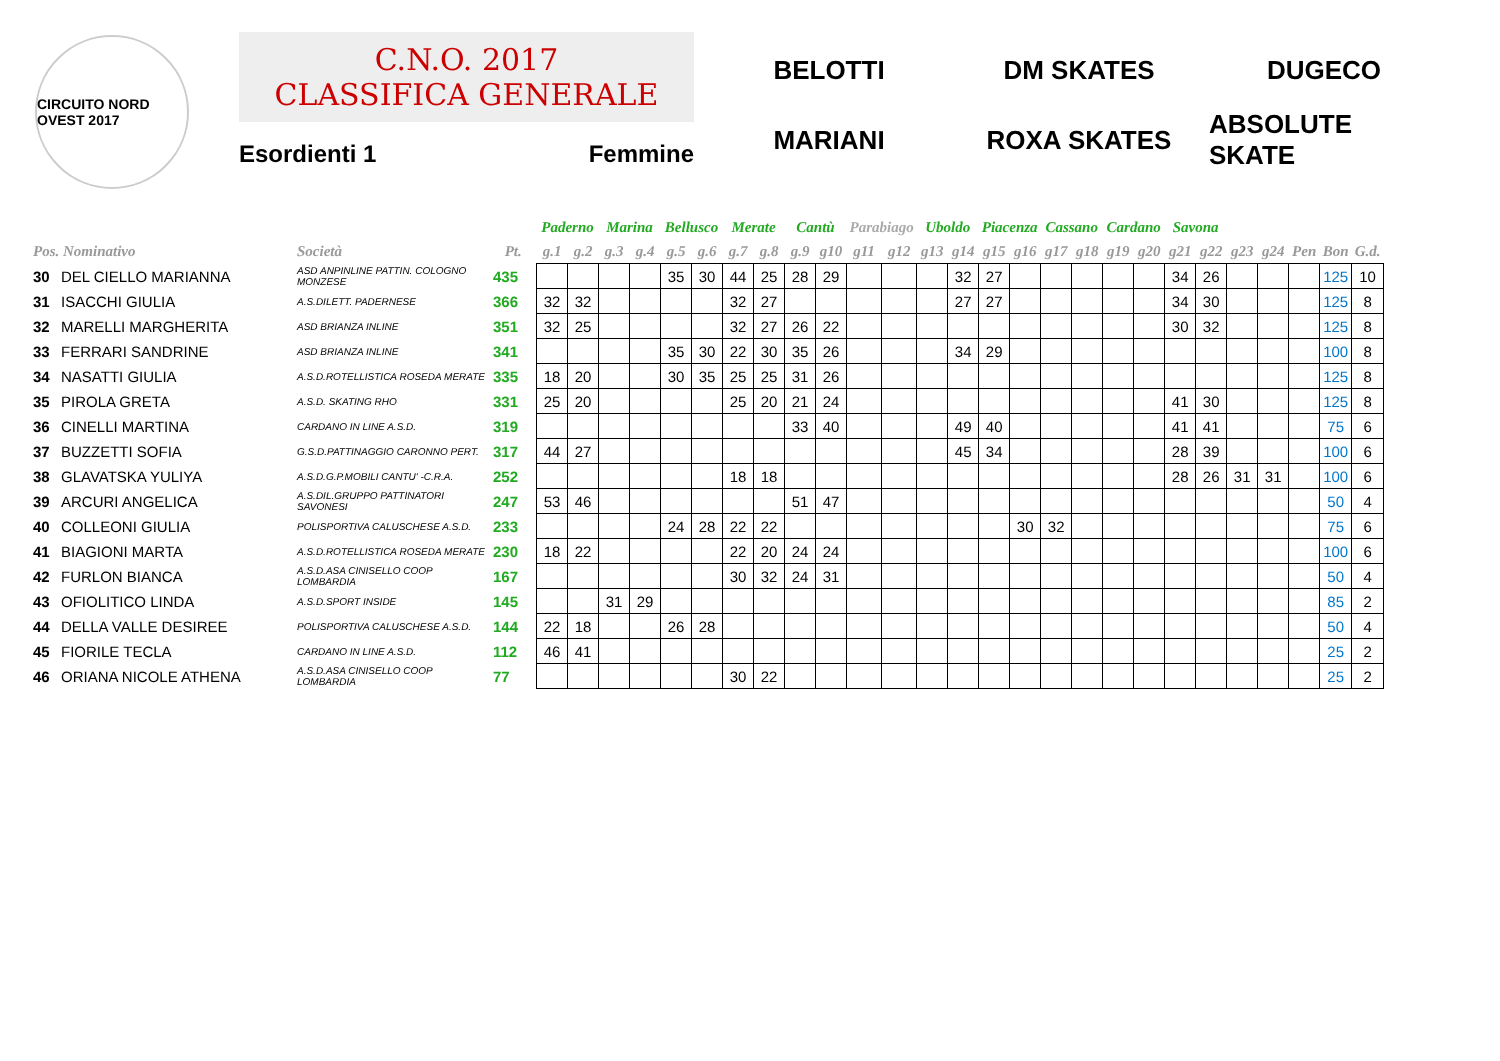CIRCUITO NORD OVEST 2017
C.N.O. 2017
CLASSIFICA GENERALE
Esordienti 1 Femmine
BELOTTI
DM SKATES
DUGECO
MARIANI
ROXA SKATES
ABSOLUTE SKATE
| | | | | Paderno | | Marina | | Bellusco | | Merate | | Cantù | | Parabiago | | Uboldo | | Piacenza | | Cassano | | Cardano | | Savona | | | | | | |
| --- | --- | --- | --- | --- | --- | --- | --- | --- | --- | --- | --- | --- | --- | --- | --- | --- | --- | --- | --- | --- | --- | --- | --- | --- | --- | --- | --- | --- | --- | --- |
| Pos. Nominativo | | Società | Pt. | g.1 | g.2 | g.3 | g.4 | g.5 | g.6 | g.7 | g.8 | g.9 | g10 | g11 | g12 | g13 | g14 | g15 | g16 | g17 | g18 | g19 | g20 | g21 | g22 | g23 | g24 | Pen | Bon | G.d. |
| 30 | DEL CIELLO MARIANNA | ASD ANPINLINE PATTIN. COLOGNO MONZESE | 435 | | | | | 35 | 30 | 44 | 25 | 28 | 29 | | | | 32 | 27 | | | | | | 34 | 26 | | | | 125 | 10 |
| 31 | ISACCHI GIULIA | A.S.DILETT. PADERNESE | 366 | 32 | 32 | | | | | 32 | 27 | | | | | | 27 | 27 | | | | | | 34 | 30 | | | | 125 | 8 |
| 32 | MARELLI MARGHERITA | ASD BRIANZA INLINE | 351 | 32 | 25 | | | | | 32 | 27 | 26 | 22 | | | | | | | | | | | 30 | 32 | | | | 125 | 8 |
| 33 | FERRARI SANDRINE | ASD BRIANZA INLINE | 341 | | | | | 35 | 30 | 22 | 30 | 35 | 26 | | | | 34 | 29 | | | | | | | | | | | 100 | 8 |
| 34 | NASATTI GIULIA | A.S.D.ROTELLISTICA ROSEDA MERATE | 335 | 18 | 20 | | | 30 | 35 | 25 | 25 | 31 | 26 | | | | | | | | | | | | | | | | 125 | 8 |
| 35 | PIROLA GRETA | A.S.D. SKATING RHO | 331 | 25 | 20 | | | | | 25 | 20 | 21 | 24 | | | | | | | | | | | 41 | 30 | | | | 125 | 8 |
| 36 | CINELLI MARTINA | CARDANO IN LINE A.S.D. | 319 | | | | | | | | | 33 | 40 | | | | 49 | 40 | | | | | | 41 | 41 | | | | 75 | 6 |
| 37 | BUZZETTI SOFIA | G.S.D.PATTINAGGIO CARONNO PERT. | 317 | 44 | 27 | | | | | | | | | | | | 45 | 34 | | | | | | 28 | 39 | | | | 100 | 6 |
| 38 | GLAVATSKA YULIYA | A.S.D.G.P.MOBILI CANTU' -C.R.A. | 252 | | | | | | | 18 | 18 | | | | | | | | | | | | | 28 | 26 | 31 | 31 | | 100 | 6 |
| 39 | ARCURI ANGELICA | A.S.DIL.GRUPPO PATTINATORI SAVONESI | 247 | 53 | 46 | | | | | | | 51 | 47 | | | | | | | | | | | | | | | | 50 | 4 |
| 40 | COLLEONI GIULIA | POLISPORTIVA CALUSCHESE A.S.D. | 233 | | | | | 24 | 28 | 22 | 22 | | | | | | | | 30 | 32 | | | | | | | | | 75 | 6 |
| 41 | BIAGIONI MARTA | A.S.D.ROTELLISTICA ROSEDA MERATE | 230 | 18 | 22 | | | | | 22 | 20 | 24 | 24 | | | | | | | | | | | | | | | | 100 | 6 |
| 42 | FURLON BIANCA | A.S.D.ASA CINISELLO COOP LOMBARDIA | 167 | | | | | | | 30 | 32 | 24 | 31 | | | | | | | | | | | | | | | | 50 | 4 |
| 43 | OFIOLITICO LINDA | A.S.D.SPORT INSIDE | 145 | | | 31 | 29 | | | | | | | | | | | | | | | | | | | | | | 85 | 2 |
| 44 | DELLA VALLE DESIREE | POLISPORTIVA CALUSCHESE A.S.D. | 144 | 22 | 18 | | | 26 | 28 | | | | | | | | | | | | | | | | | | | | 50 | 4 |
| 45 | FIORILE TECLA | CARDANO IN LINE A.S.D. | 112 | 46 | 41 | | | | | | | | | | | | | | | | | | | | | | | | 25 | 2 |
| 46 | ORIANA NICOLE ATHENA | A.S.D.ASA CINISELLO COOP LOMBARDIA | 77 | | | | | | | 30 | 22 | | | | | | | | | | | | | | | | | | 25 | 2 |